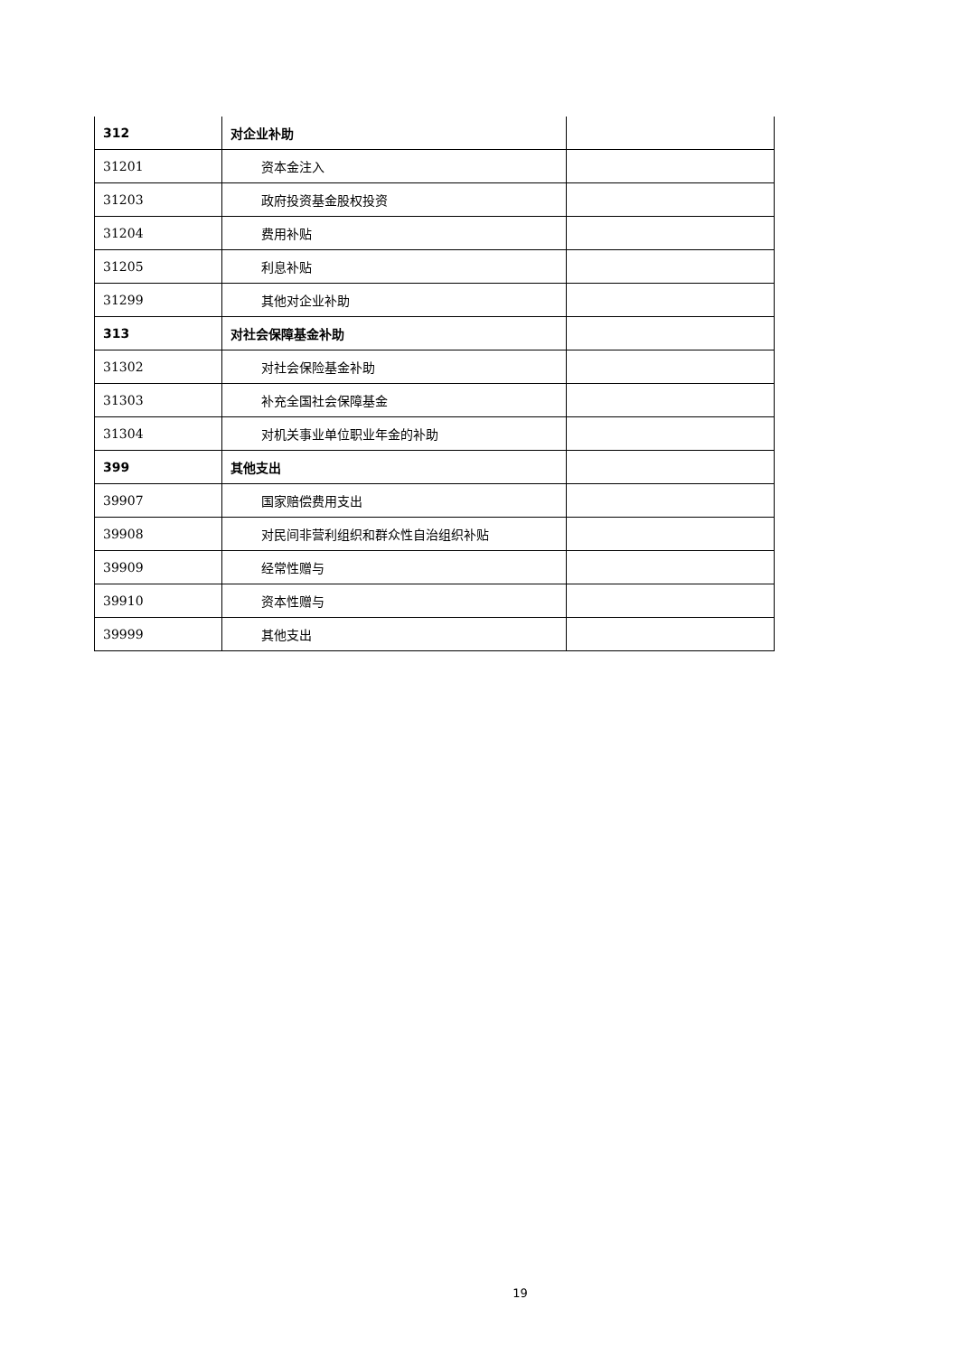| 312 | 对企业补助 | |
| 31201 | 资本金注入 | |
| 31203 | 政府投资基金股权投资 | |
| 31204 | 费用补贴 | |
| 31205 | 利息补贴 | |
| 31299 | 其他对企业补助 | |
| 313 | 对社会保障基金补助 | |
| 31302 | 对社会保险基金补助 | |
| 31303 | 补充全国社会保障基金 | |
| 31304 | 对机关事业单位职业年金的补助 | |
| 399 | 其他支出 | |
| 39907 | 国家赔偿费用支出 | |
| 39908 | 对民间非营利组织和群众性自治组织补贴 | |
| 39909 | 经常性赠与 | |
| 39910 | 资本性赠与 | |
| 39999 | 其他支出 | |
19